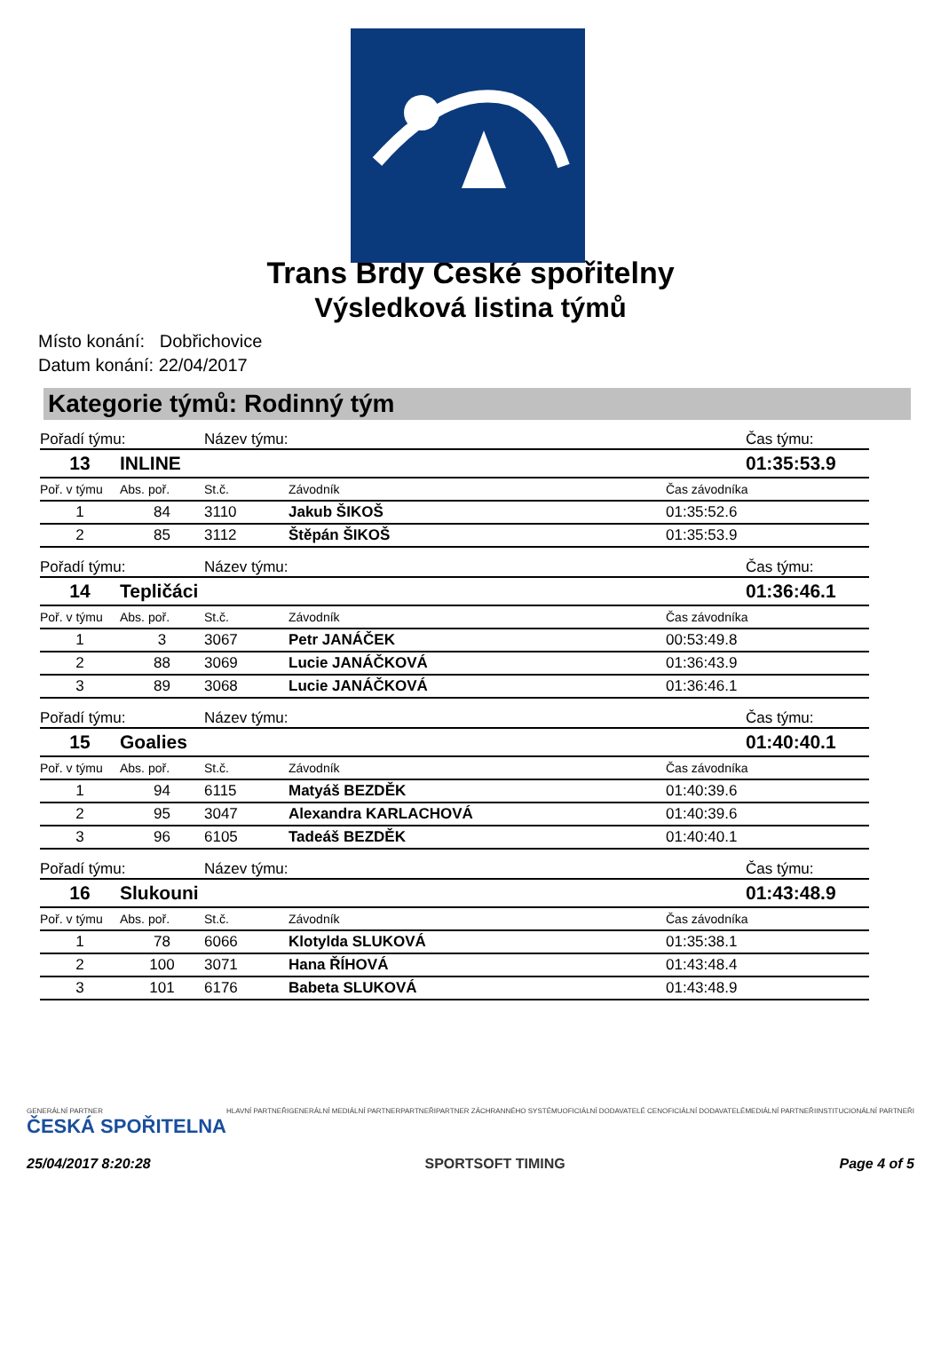Trans Brdy České spořitelny
Výsledková listina týmů
Místo konání: Dobřichovice
Datum konání: 22/04/2017
Kategorie týmů: Rodinný tým
| Pořadí týmu: | | Název týmu: | | Čas týmu: |
| 13 | INLINE | | | 01:35:53.9 |
| Poř. v týmu | Abs. poř. | St.č. | Závodník | Čas závodníka |
| 1 | 84 | 3110 | Jakub ŠIKOŠ | 01:35:52.6 |
| 2 | 85 | 3112 | Štěpán ŠIKOŠ | 01:35:53.9 |
| Pořadí týmu: | | Název týmu: | | Čas týmu: |
| 14 | Tepličáci | | | 01:36:46.1 |
| Poř. v týmu | Abs. poř. | St.č. | Závodník | Čas závodníka |
| 1 | 3 | 3067 | Petr JANÁČEK | 00:53:49.8 |
| 2 | 88 | 3069 | Lucie JANÁČKOVÁ | 01:36:43.9 |
| 3 | 89 | 3068 | Lucie JANÁČKOVÁ | 01:36:46.1 |
| Pořadí týmu: | | Název týmu: | | Čas týmu: |
| 15 | Goalies | | | 01:40:40.1 |
| Poř. v týmu | Abs. poř. | St.č. | Závodník | Čas závodníka |
| 1 | 94 | 6115 | Matyáš BEZDĚK | 01:40:39.6 |
| 2 | 95 | 3047 | Alexandra KARLACHOVÁ | 01:40:39.6 |
| 3 | 96 | 6105 | Tadeáš BEZDĚK | 01:40:40.1 |
| Pořadí týmu: | | Název týmu: | | Čas týmu: |
| 16 | Slukouni | | | 01:43:48.9 |
| Poř. v týmu | Abs. poř. | St.č. | Závodník | Čas závodníka |
| 1 | 78 | 6066 | Klotylda SLUKOVÁ | 01:35:38.1 |
| 2 | 100 | 3071 | Hana ŘÍHOVÁ | 01:43:48.4 |
| 3 | 101 | 6176 | Babeta SLUKOVÁ | 01:43:48.9 |
GENERÁLNÍ PARTNER
ČESKÁ SPOŘITELNA HLAVNÍ PARTNEŘI GENERÁLNÍ MEDIÁLNÍ PARTNER PARTNEŘI PARTNER ZÁCHRANNÉHO SYSTÉMU OFICIÁLNÍ DODAVATELÉ CEN OFICIÁLNÍ DODAVATELÉ MEDIÁLNÍ PARTNEŘI INSTITUCIONÁLNÍ PARTNEŘI
25/04/2017 8:20:28 SPORTSOFT TIMING Page 4 of 5